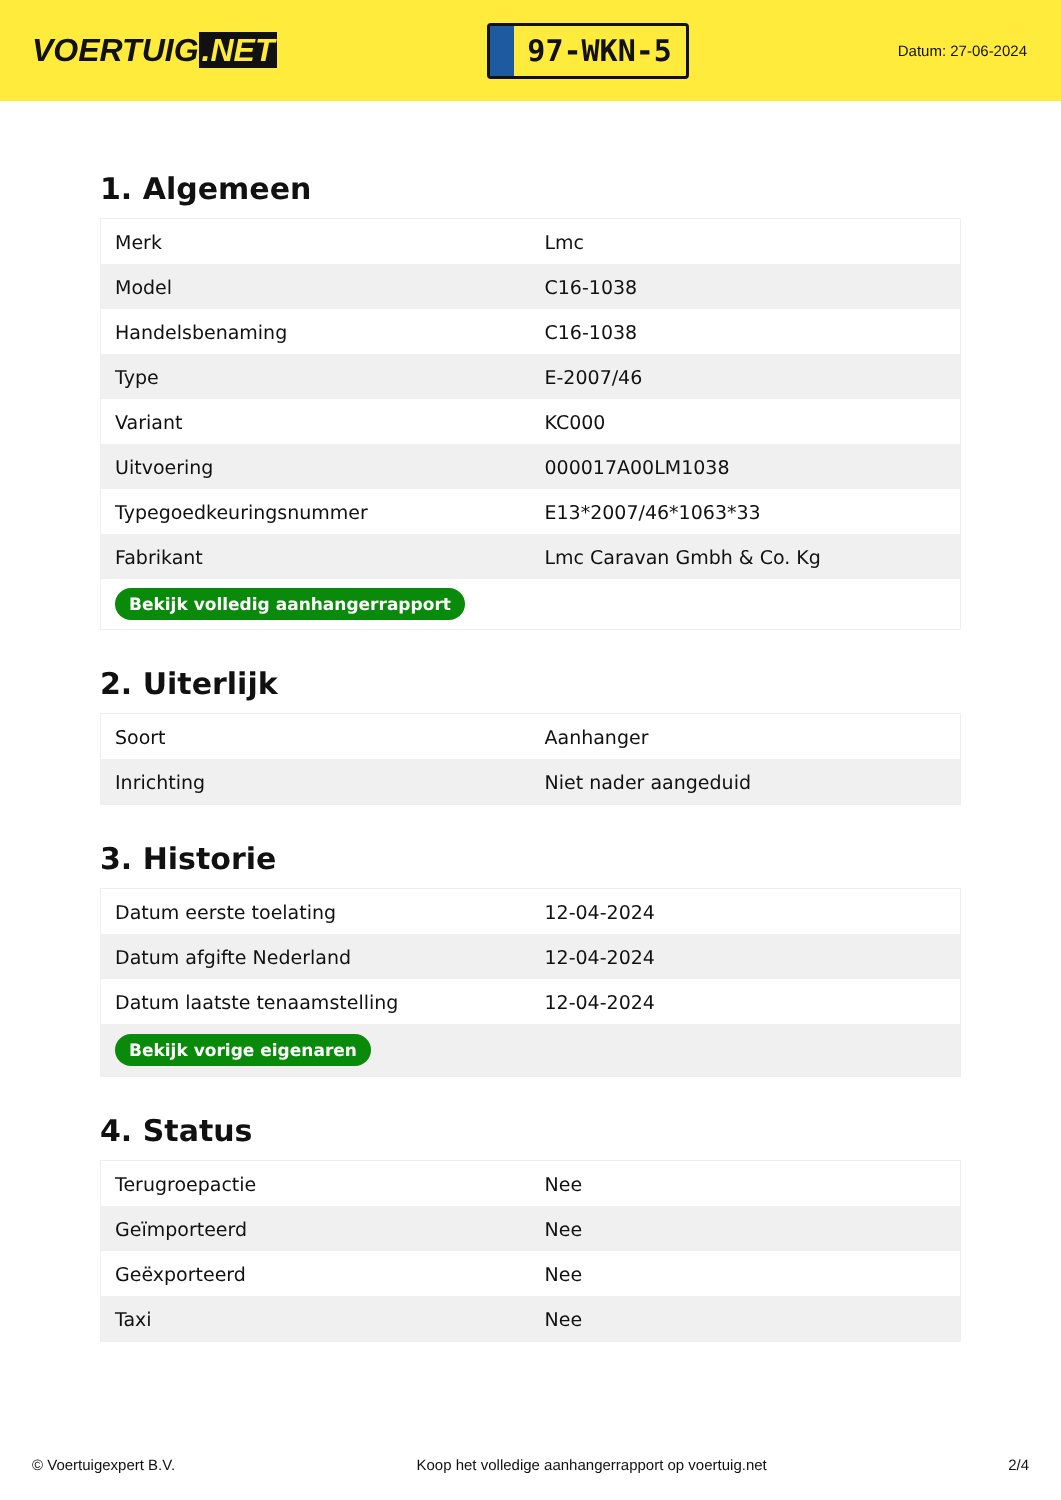VOERTUIG.NET
97-WKN-5
Datum: 27-06-2024
1. Algemeen
| Merk | Lmc |
| Model | C16-1038 |
| Handelsbenaming | C16-1038 |
| Type | E-2007/46 |
| Variant | KC000 |
| Uitvoering | 000017A00LM1038 |
| Typegoedkeuringsnummer | E13*2007/46*1063*33 |
| Fabrikant | Lmc Caravan Gmbh & Co. Kg |
| Bekijk volledig aanhangerrapport | |
2. Uiterlijk
| Soort | Aanhanger |
| Inrichting | Niet nader aangeduid |
3. Historie
| Datum eerste toelating | 12-04-2024 |
| Datum afgifte Nederland | 12-04-2024 |
| Datum laatste tenaamstelling | 12-04-2024 |
| Bekijk vorige eigenaren | |
4. Status
| Terugroepactie | Nee |
| Geïmporteerd | Nee |
| Geëxporteerd | Nee |
| Taxi | Nee |
© Voertuigexpert B.V. Koop het volledige aanhangerrapport op voertuig.net 2/4